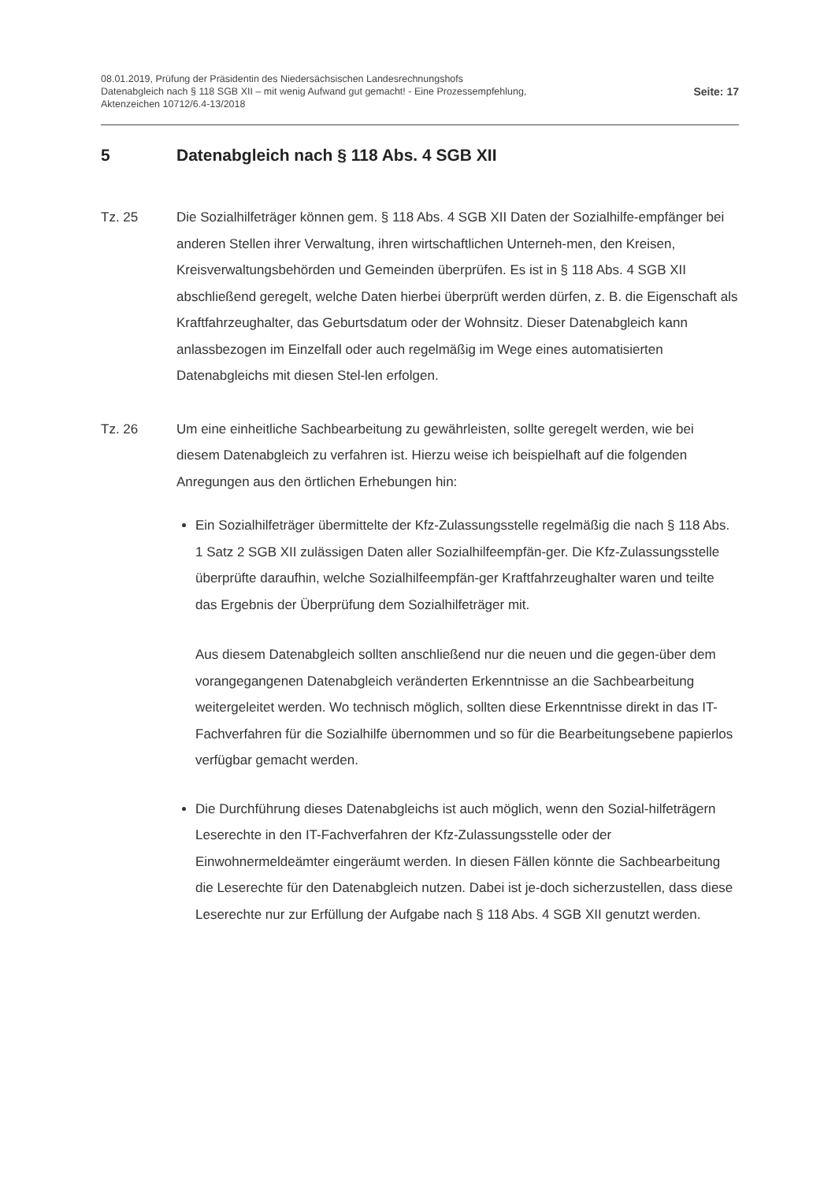08.01.2019, Prüfung der Präsidentin des Niedersächsischen Landesrechnungshofs
Datenabgleich nach § 118 SGB XII – mit wenig Aufwand gut gemacht! - Eine Prozessempfehlung,
Aktenzeichen 10712/6.4-13/2018
Seite: 17
5 Datenabgleich nach § 118 Abs. 4 SGB XII
Tz. 25 Die Sozialhilfeträger können gem. § 118 Abs. 4 SGB XII Daten der Sozialhilfe-empfänger bei anderen Stellen ihrer Verwaltung, ihren wirtschaftlichen Unterneh-men, den Kreisen, Kreisverwaltungsbehörden und Gemeinden überprüfen. Es ist in § 118 Abs. 4 SGB XII abschließend geregelt, welche Daten hierbei überprüft werden dürfen, z. B. die Eigenschaft als Kraftfahrzeughalter, das Geburtsdatum oder der Wohnsitz. Dieser Datenabgleich kann anlassbezogen im Einzelfall oder auch regelmäßig im Wege eines automatisierten Datenabgleichs mit diesen Stel-len erfolgen.
Tz. 26 Um eine einheitliche Sachbearbeitung zu gewährleisten, sollte geregelt werden, wie bei diesem Datenabgleich zu verfahren ist. Hierzu weise ich beispielhaft auf die folgenden Anregungen aus den örtlichen Erhebungen hin:
Ein Sozialhilfeträger übermittelte der Kfz-Zulassungsstelle regelmäßig die nach § 118 Abs. 1 Satz 2 SGB XII zulässigen Daten aller Sozialhilfeempfän-ger. Die Kfz-Zulassungsstelle überprüfte daraufhin, welche Sozialhilfeempfän-ger Kraftfahrzeughalter waren und teilte das Ergebnis der Überprüfung dem Sozialhilfeträger mit.
Aus diesem Datenabgleich sollten anschließend nur die neuen und die gegen-über dem vorangegangenen Datenabgleich veränderten Erkenntnisse an die Sachbearbeitung weitergeleitet werden. Wo technisch möglich, sollten diese Erkenntnisse direkt in das IT-Fachverfahren für die Sozialhilfe übernommen und so für die Bearbeitungsebene papierlos verfügbar gemacht werden.
Die Durchführung dieses Datenabgleichs ist auch möglich, wenn den Sozial-hilfeträgern Leserechte in den IT-Fachverfahren der Kfz-Zulassungsstelle oder der Einwohnermeldeämter eingeräumt werden. In diesen Fällen könnte die Sachbearbeitung die Leserechte für den Datenabgleich nutzen. Dabei ist je-doch sicherzustellen, dass diese Leserechte nur zur Erfüllung der Aufgabe nach § 118 Abs. 4 SGB XII genutzt werden.